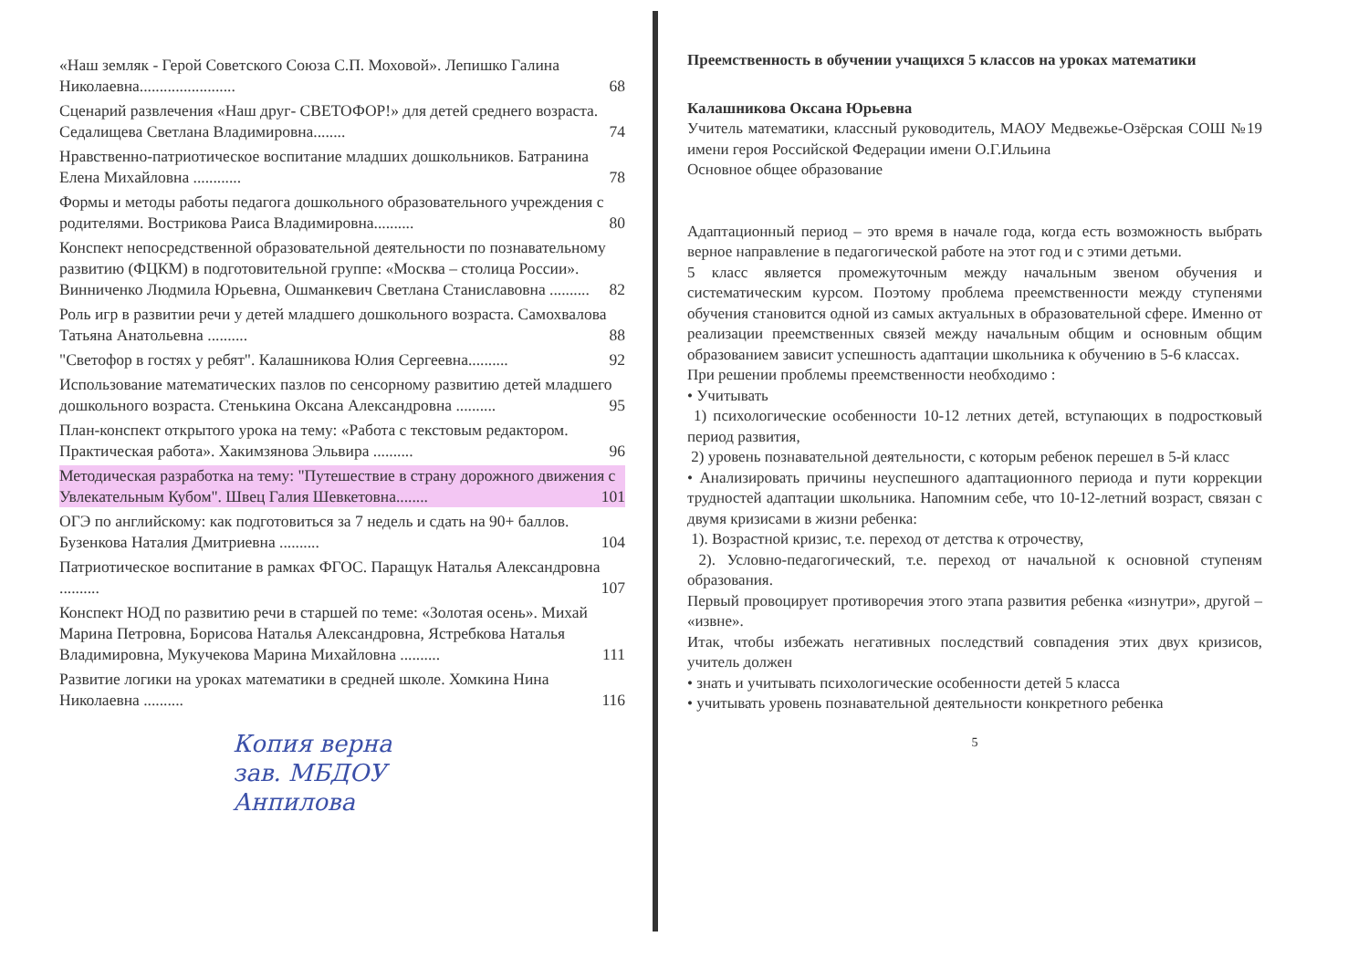«Наш земляк - Герой Советского Союза С.П. Моховой». Лепишко Галина Николаевна........................ 68
Сценарий развлечения «Наш друг- СВЕТОФОР!» для детей среднего возраста. Седалищева Светлана Владимировна........ 74
Нравственно-патриотическое воспитание младших дошкольников. Батранина Елена Михайловна ............ 78
Формы и методы работы педагога дошкольного образовательного учреждения с родителями. Вострикова Раиса Владимировна.......... 80
Конспект непосредственной образовательной деятельности по познавательному развитию (ФЦКМ) в подготовительной группе: «Москва – столица России». Винниченко Людмила Юрьевна, Ошманкевич Светлана Станиславовна .......... 82
Роль игр в развитии речи у детей младшего дошкольного возраста. Самохвалова Татьяна Анатольевна .......... 88
"Светофор в гостях у ребят". Калашникова Юлия Сергеевна.......... 92
Использование математических пазлов по сенсорному развитию детей младшего дошкольного возраста. Стенькина Оксана Александровна .......... 95
План-конспект открытого урока на тему: «Работа с текстовым редактором. Практическая работа». Хакимзянова Эльвира .......... 96
Методическая разработка на тему: "Путешествие в страну дорожного движения с Увлекательным Кубом". Швец Галия Шевкетовна........ 101
ОГЭ по английскому: как подготовиться за 7 недель и сдать на 90+ баллов. Бузенкова Наталия Дмитриевна .......... 104
Патриотическое воспитание в рамках ФГОС. Паращук Наталья Александровна .......... 107
Конспект НОД по развитию речи в старшей по теме: «Золотая осень». Михай Марина Петровна, Борисова Наталья Александровна, Ястребкова Наталья Владимировна, Мукучекова Марина Михайловна .......... 111
Развитие логики на уроках математики в средней школе. Хомкина Нина Николаевна .......... 116
Копия верна
зав. МБДОУ
Анпилова
Преемственность в обучении учащихся 5 классов на уроках математики
Калашникова Оксана Юрьевна
Учитель математики, классный руководитель, МАОУ Медвежье-Озёрская СОШ №19 имени героя Российской Федерации имени О.Г.Ильина
Основное общее образование
Адаптационный период – это время в начале года, когда есть возможность выбрать верное направление в педагогической работе на этот год и с этими детьми.
5 класс является промежуточным между начальным звеном обучения и систематическим курсом. Поэтому проблема преемственности между ступенями обучения становится одной из самых актуальных в образовательной сфере. Именно от реализации преемственных связей между начальным общим и основным общим образованием зависит успешность адаптации школьника к обучению в 5-6 классах.
При решении проблемы преемственности необходимо :
• Учитывать
1) психологические особенности 10-12 летних детей, вступающих в подростковый период развития,
2) уровень познавательной деятельности, с которым ребенок перешел в 5-й класс
• Анализировать причины неуспешного адаптационного периода и пути коррекции трудностей адаптации школьника. Напомним себе, что 10-12-летний возраст, связан с двумя кризисами в жизни ребенка:
1). Возрастной кризис, т.е. переход от детства к отрочеству,
2). Условно-педагогический, т.е. переход от начальной к основной ступеням образования.
Первый провоцирует противоречия этого этапа развития ребенка «изнутри», другой – «извне».
Итак, чтобы избежать негативных последствий совпадения этих двух кризисов, учитель должен
• знать и учитывать психологические особенности детей 5 класса
• учитывать уровень познавательной деятельности конкретного ребенка
5